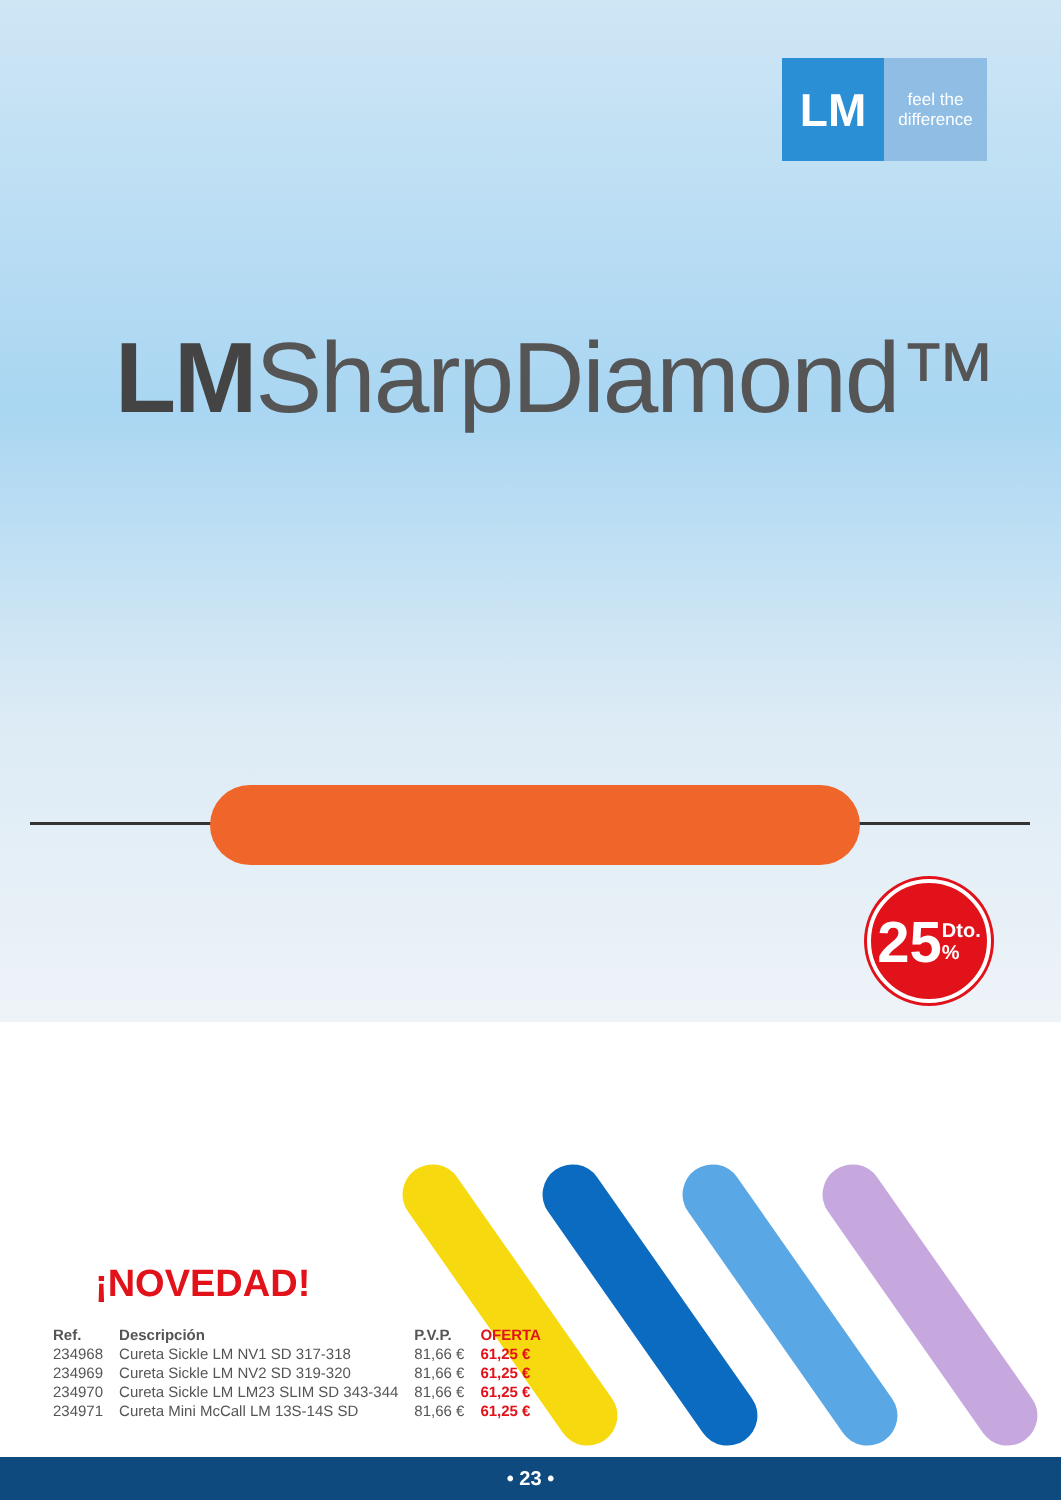LM
feel the
difference
LMSharpDiamond™
25 Dto.
%
¡NOVEDAD!
| Ref. | Descripción | P.V.P. | OFERTA |
| --- | --- | --- | --- |
| 234968 | Cureta Sickle LM NV1 SD 317-318 | 81,66 € | 61,25 € |
| 234969 | Cureta Sickle LM NV2 SD 319-320 | 81,66 € | 61,25 € |
| 234970 | Cureta Sickle LM LM23 SLIM SD 343-344 | 81,66 € | 61,25 € |
| 234971 | Cureta Mini McCall LM 13S-14S SD | 81,66 € | 61,25 € |
• 23 •